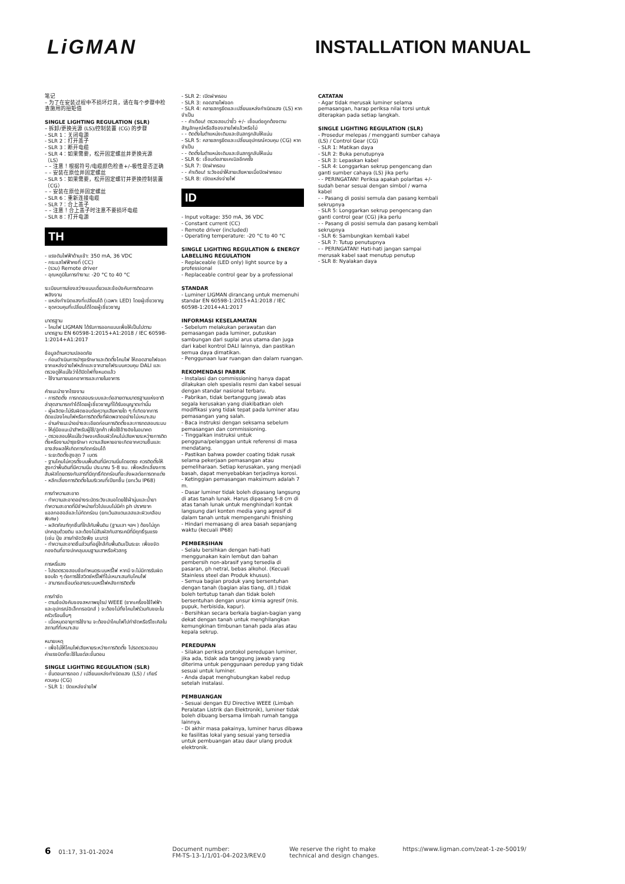LiGMAN INSTALLATION MANUAL
笔记
– 为了在安装过程中不损坏灯具，请在每个步骤中检查施用的扭矩值
SINGLE LIGHTING REGULATION (SLR)
– 拆卸/更换光源 (LS)/控制装置 (CG) 的步骤
- SLR 1：关闭电源
- SLR 2：打开盖子
- SLR 3：断开电缆
- SLR 4：如果需要，松开固定螺丝并更换光源（LS）
– – 注意！根据符号/电缆颜色检查+/–极性是否正确
– – 安装在原位并固定螺丝
- SLR 5：如果需要，松开固定螺钉并更换控制装置（CG）
– – 安装在原位并固定螺丝
- SLR 6：重新连接电缆
- SLR 7：合上盖子
– – 注意！合上盖子时注意不要损坏电缆
- SLR 8：打开电源
TH
- แรงดันไฟฟ้าด้านเข้า: 350 mA, 36 VDC
- กระแสไฟฟ้าคงที่ (CC)
- (รวม) Remote driver
- อุณหภูมิในการทำงาน: -20 °C to 40 °C
ระเบียบการส่องสว่างแบบเดี่ยวและข้อบังคับการติดฉลากพลังงาน
- แหล่งกำเนิดแสงที่เปลี่ยนได้ (เฉพาะ LED) โดยผู้เชี่ยวชาญ
- ชุดควบคุมที่เปลี่ยนได้โดยผู้เชี่ยวชาญ
มาตรฐาน
- โคมไฟ LIGMAN ได้รับการออกแบบเพื่อให้เป็นไปตามมาตรฐาน EN 60598-1:2015+A1:2018 / IEC 60598-1:2014+A1:2017
ข้อมูลด้านความปลอดภัย
- ก่อนดำเนินการบำรุงรักษาและติดตั้งโคมไฟ ให้ถอดสายไฟออกจากแหล่งจ่ายไฟหลักและจากสายไฟระบบควบคุม DALI และตรวจดูให้แน่ใจว่าได้ปิดไฟทั้งหมดแล้ว
- ใช้งานภายนอกอาคารและภายในอาคาร
คำแนะนำจากโรงงาน
- การติดตั้ง การทดสอบระบบและต่อสายตามมาตรฐานแห่งชาติล่าสุดสามารถทำได้โดยผู้เชี่ยวชาญที่ได้รับอนุญาตเท่านั้น
- ผู้ผลิตจะไม่รับผิดชอบต่อความเสียหายใด ๆ ที่เกิดจากการดัดแปลงโคมไฟหรือการติดตั้งที่ผิดพลาดอย่างไม่เหมาะสม
- อ่านคำแนะนำอย่างละเอียดก่อนการติดตั้งและการทดสอบระบบ
- ให้คู่มือแนะนำสำหรับผู้ใช้/ลูกค้า เพื่อใช้อ้างอิงในอนาคต
- ตรวจสอบให้แน่ใจว่าผงเคลือบผิวโคมไม่เสียหายระหว่างการติดตั้งหรืองานบำรุงรักษา ความเสียหายอาจเกิดจากความชื้นและอาจส่งผลให้เกิดการกัดกร่อนได้
- ระยะติดตั้งสูงสุด 7 เมตร
- ฐานโคมไม่ควรตั้งบนพื้นดินที่มีความนิ่มโดยตรง ควรติดตั้งให้สูงกว่าพื้นดินที่มีความนิ่ม ประมาณ 5-8 ซม. เพื่อหลีกเลี่ยงการสัมผัสโดยตรงกับสารที่มีฤทธิ์กัดกร่อนที่จะส่งผลต่อการตกแต่ง
- หลีกเลี่ยงการติดตั้งในบริเวณที่เปียกชื้น (ยกเว้น IP68)
การทำความสะอาด
- ทำความสะอาดอย่างระมัดระวังเสมอโดยใช้ผ้านุ่มและน้ำยาทำความสะอาดที่มีจำหน่ายทั่วไปแบบไม่มีค่า ph ปราศจากแอลกอฮอล์และไม่กัดกร่อน (ยกเว้นสแตนเลสและผิวเคลือบพิเศษ)
- ผลิตภัณฑ์ทุกชิ้นที่ใกล้กับพื้นดิน (ฐานเสา ฯลฯ ) ต้องไม่ถูกปกคลุมด้วยดิน และต้องไม่สัมผัสกับสารเคมีที่มีฤทธิ์รุนแรง (เช่น ปุ๋ย สารกำจัดวัชพืช มะนาว)
- ทำความสะอาดชิ้นส่วนที่อยู่ใกล้กับพื้นดินเป็นระยะ เพื่อขจัดกองดินที่อาจปกคลุมบนฐานเสาหรือหัวสกรู
การหรี่แสง
- โปรดตรวจสอบข้อกำหนดระบบหรี่ไฟ หากมี จะไม่มีการรับผิดชอบใด ๆ ต่อการใช้สวิตช์หรี่ไฟที่ไม่เหมาะสมกับโคมไฟ
- สามารถเชื่อมต่อสายระบบหรี่ไฟหลังการติดตั้ง
การกำจัด
- ตามข้อบังคับของสหภาพยุโรป WEEE (ซากเครื่องใช้ไฟฟ้าและอุปกรณ์อิเล็กทรอนิกส์ ) จะต้องไม่ทิ้งโคมไฟร่วมกับขยะในครัวเรือนอื่นๆ
- เมื่อหมดอายุการใช้งาน จะต้องนำโคมไฟไปกำจัดหรือรีไซเคิลในสถานที่ที่เหมาะสม
หมายเหตุ
- เพื่อไม่ให้โคมไฟเสียหายระหว่างการติดตั้ง โปรดตรวจสอบค่าแรงบิดที่จะใช้ในแต่ละขั้นตอน
SINGLE LIGHTING REGULATION (SLR)
- ขั้นตอนการถอด / เปลี่ยนแหล่งกำเนิดแสง (LS) / เกียร์ควบคุม (CG)
- SLR 1: ปิดแหล่งจ่ายไฟ
- SLR 2: เปิดฝาครอบ
- SLR 3: ถอดสายไฟออก
- SLR 4: คลายสกรูยึดและเปลี่ยนแหล่งกำเนิดแสง (LS) หากจำเป็น
- - คำเตือน! ตรวจสอบว่าขั้ว +/- เชื่อมต่อถูกต้องตามสัญลักษณ์หรือสีของสายไฟแล้วหรือไม่
- - ติดตั้งในตำแหน่งเดิมและขันสกรูกลับให้แน่น
- SLR 5: คลายสกรูยึดและเปลี่ยนอุปกรณ์ควบคุม (CG) หากจำเป็น
- - ติดตั้งในตำแหน่งเดิมและขันสกรูกลับให้แน่น
- SLR 6: เชื่อมต่อสายเคเบิลอีกครั้ง
- SLR 7: ปิดฝาครอบ
- - คำเตือน! ระวังอย่าให้สายเสียหายเมื่อปิดฝาครอบ
- SLR 8: เปิดแหล่งจ่ายไฟ
ID
- Input voltage: 350 mA, 36 VDC
- Constant current (CC)
- Remote driver (included)
- Operating temperature: -20 °C to 40 °C
SINGLE LIGHTING REGULATION & ENERGY LABELLING REGULATION
- Replaceable (LED only) light source by a professional
- Replaceable control gear by a professional
STANDAR
- Luminer LIGMAN dirancang untuk memenuhi standar EN 60598-1:2015+A1:2018 / IEC 60598-1:2014+A1:2017
INFORMASI KESELAMATAN
- Sebelum melakukan perawatan dan pemasangan pada luminer, putuskan sambungan dari suplai arus utama dan juga dari kabel kontrol DALI lainnya, dan pastikan semua daya dimatikan.
- Penggunaan luar ruangan dan dalam ruangan.
REKOMENDASI PABRIK
- Instalasi dan commissioning hanya dapat dilakukan oleh spesialis resmi dan kabel sesuai dengan standar nasional terbaru.
- Pabrikan, tidak bertanggung jawab atas segala kerusakan yang diakibatkan oleh modifikasi yang tidak tepat pada luminer atau pemasangan yang salah.
- Baca instruksi dengan seksama sebelum pemasangan dan commissioning.
- Tinggalkan instruksi untuk pengguna/pelanggan untuk referensi di masa mendatang.
- Pastikan bahwa powder coating tidak rusak selama pekerjaan pemasangan atau pemeliharaan. Setiap kerusakan, yang menjadi basah, dapat menyebabkan terjadinya korosi.
- Ketinggian pemasangan maksimum adalah 7 m.
- Dasar luminer tidak boleh dipasang langsung di atas tanah lunak. Harus dipasang 5-8 cm di atas tanah lunak untuk menghindari kontak langsung dari konten media yang agresif di dalam tanah untuk mempengaruhi finishing
- Hindari memasang di area basah sepanjang waktu (kecuali IP68)
PEMBERSIHAN
- Selalu bersihkan dengan hati-hati menggunakan kain lembut dan bahan pembersih non-abrasif yang tersedia di pasaran, ph netral, bebas alkohol. (Kecuali Stainless steel dan Produk khusus).
- Semua bagian produk yang bersentuhan dengan tanah (bagian alas tiang, dll.) tidak boleh tertutup tanah dan tidak boleh bersentuhan dengan unsur kimia agresif (mis. pupuk, herbisida, kapur).
- Bersihkan secara berkala bagian-bagian yang dekat dengan tanah untuk menghilangkan kemungkinan timbunan tanah pada alas atau kepala sekrup.
PEREDUPAN
- Silakan periksa protokol peredupan luminer, jika ada, tidak ada tanggung jawab yang diterima untuk penggunaan peredup yang tidak sesuai untuk luminer.
- Anda dapat menghubungkan kabel redup setelah instalasi.
PEMBUANGAN
- Sesuai dengan EU Directive WEEE (Limbah Peralatan Listrik dan Elektronik), luminer tidak boleh dibuang bersama limbah rumah tangga lainnya.
- Di akhir masa pakainya, luminer harus dibawa ke fasilitas lokal yang sesuai yang tersedia untuk pembuangan atau daur ulang produk elektronik.
CATATAN
- Agar tidak merusak luminer selama pemasangan, harap periksa nilai torsi untuk diterapkan pada setiap langkah.
SINGLE LIGHTING REGULATION (SLR)
- Prosedur melepas / mengganti sumber cahaya (LS) / Control Gear (CG)
- SLR 1: Matikan daya
- SLR 2: Buka penutupnya
- SLR 3: Lepaskan kabel
- SLR 4: Longgarkan sekrup pengencang dan ganti sumber cahaya (LS) jika perlu
- - PERINGATAN! Periksa apakah polaritas +/- sudah benar sesuai dengan simbol / warna kabel
- - Pasang di posisi semula dan pasang kembali sekrupnya
- SLR 5: Longgarkan sekrup pengencang dan ganti control gear (CG) jika perlu
- - Pasang di posisi semula dan pasang kembali sekrupnya
- SLR 6: Sambungkan kembali kabel
- SLR 7: Tutup penutupnya
- - PERINGATAN! Hati-hati jangan sampai merusak kabel saat menutup penutup
- SLR 8: Nyalakan daya
6 01:17, 31-01-2024 Document number:
FM-TS-13-1/1/01-04-2023/REV.0
We reserve the right to make
technical and design changes.
https://www.ligman.com/zeat-1-ze-50019/